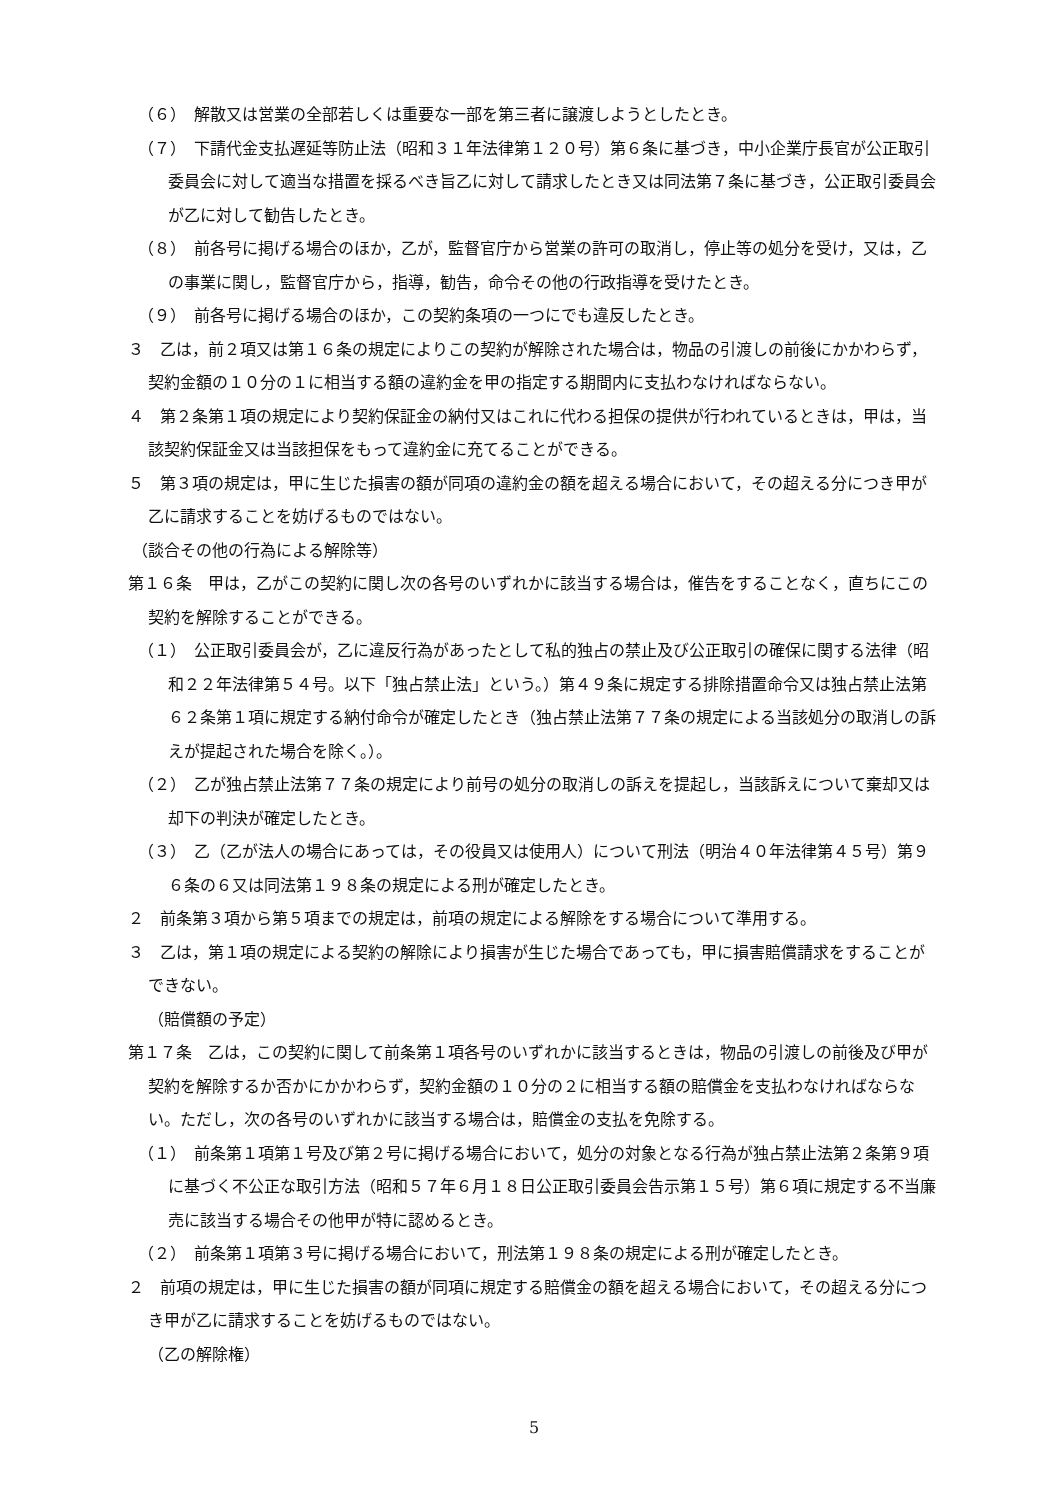（６）　解散又は営業の全部若しくは重要な一部を第三者に譲渡しようとしたとき。
（７）　下請代金支払遅延等防止法（昭和３１年法律第１２０号）第６条に基づき，中小企業庁長官が公正取引委員会に対して適当な措置を採るべき旨乙に対して請求したとき又は同法第７条に基づき，公正取引委員会が乙に対して勧告したとき。
（８）　前各号に掲げる場合のほか，乙が，監督官庁から営業の許可の取消し，停止等の処分を受け，又は，乙の事業に関し，監督官庁から，指導，勧告，命令その他の行政指導を受けたとき。
（９）　前各号に掲げる場合のほか，この契約条項の一つにでも違反したとき。
３　乙は，前２項又は第１６条の規定によりこの契約が解除された場合は，物品の引渡しの前後にかかわらず，契約金額の１０分の１に相当する額の違約金を甲の指定する期間内に支払わなければならない。
４　第２条第１項の規定により契約保証金の納付又はこれに代わる担保の提供が行われているときは，甲は，当該契約保証金又は当該担保をもって違約金に充てることができる。
５　第３項の規定は，甲に生じた損害の額が同項の違約金の額を超える場合において，その超える分につき甲が乙に請求することを妨げるものではない。
（談合その他の行為による解除等）
第１６条　甲は，乙がこの契約に関し次の各号のいずれかに該当する場合は，催告をすることなく，直ちにこの契約を解除することができる。
（１）　公正取引委員会が，乙に違反行為があったとして私的独占の禁止及び公正取引の確保に関する法律（昭和２２年法律第５４号。以下「独占禁止法」という。）第４９条に規定する排除措置命令又は独占禁止法第６２条第１項に規定する納付命令が確定したとき（独占禁止法第７７条の規定による当該処分の取消しの訴えが提起された場合を除く。）。
（２）　乙が独占禁止法第７７条の規定により前号の処分の取消しの訴えを提起し，当該訴えについて棄却又は却下の判決が確定したとき。
（３）　乙（乙が法人の場合にあっては，その役員又は使用人）について刑法（明治４０年法律第４５号）第９６条の６又は同法第１９８条の規定による刑が確定したとき。
２　前条第３項から第５項までの規定は，前項の規定による解除をする場合について準用する。
３　乙は，第１項の規定による契約の解除により損害が生じた場合であっても，甲に損害賠償請求をすることができない。
（賠償額の予定）
第１７条　乙は，この契約に関して前条第１項各号のいずれかに該当するときは，物品の引渡しの前後及び甲が契約を解除するか否かにかかわらず，契約金額の１０分の２に相当する額の賠償金を支払わなければならない。ただし，次の各号のいずれかに該当する場合は，賠償金の支払を免除する。
（１）　前条第１項第１号及び第２号に掲げる場合において，処分の対象となる行為が独占禁止法第２条第９項に基づく不公正な取引方法（昭和５７年６月１８日公正取引委員会告示第１５号）第６項に規定する不当廉売に該当する場合その他甲が特に認めるとき。
（２）　前条第１項第３号に掲げる場合において，刑法第１９８条の規定による刑が確定したとき。
２　前項の規定は，甲に生じた損害の額が同項に規定する賠償金の額を超える場合において，その超える分につき甲が乙に請求することを妨げるものではない。
（乙の解除権）
5